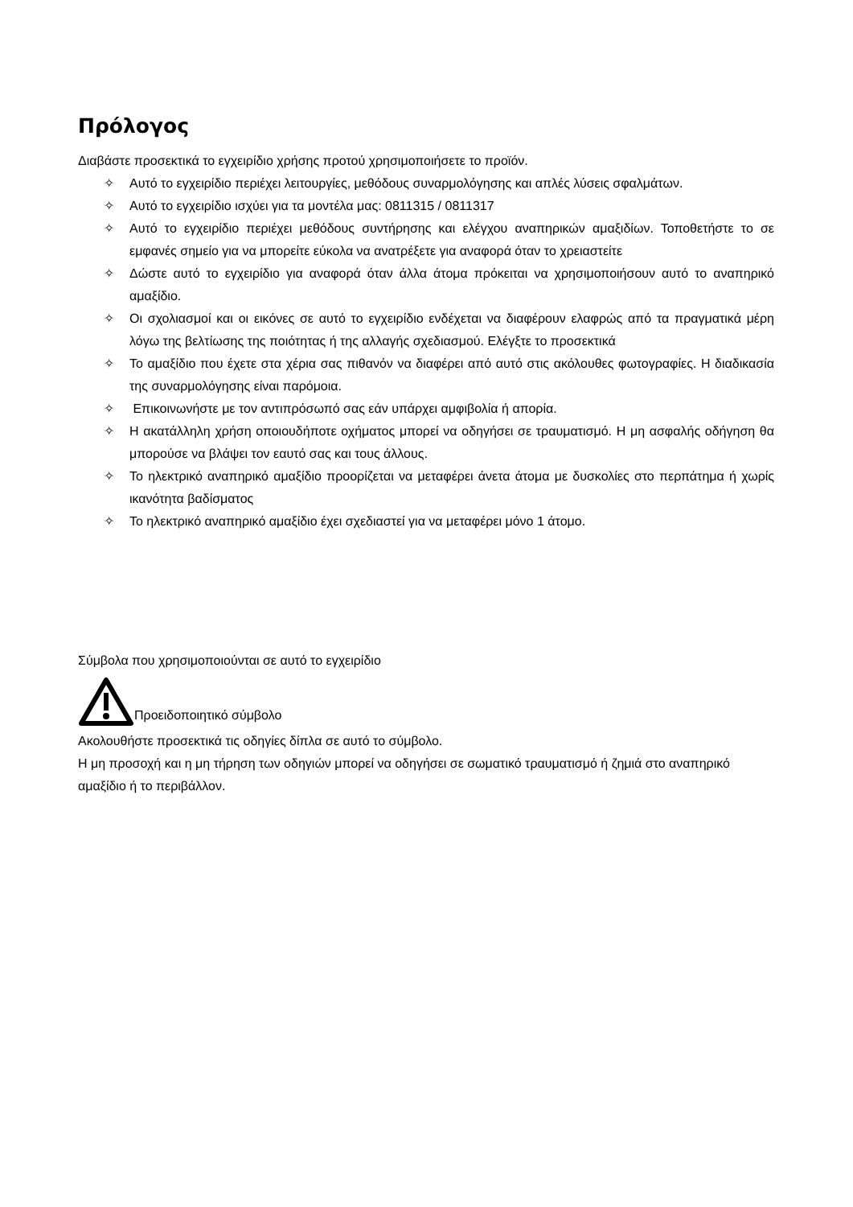Πρόλογος
Διαβάστε προσεκτικά το εγχειρίδιο χρήσης προτού χρησιμοποιήσετε το προϊόν.
✧ Αυτό το εγχειρίδιο περιέχει λειτουργίες, μεθόδους συναρμολόγησης και απλές λύσεις σφαλμάτων.
✧ Αυτό το εγχειρίδιο ισχύει για τα μοντέλα μας: 0811315 / 0811317
✧ Αυτό το εγχειρίδιο περιέχει μεθόδους συντήρησης και ελέγχου αναπηρικών αμαξιδίων. Τοποθετήστε το σε εμφανές σημείο για να μπορείτε εύκολα να ανατρέξετε για αναφορά όταν το χρειαστείτε
✧ Δώστε αυτό το εγχειρίδιο για αναφορά όταν άλλα άτομα πρόκειται να χρησιμοποιήσουν αυτό το αναπηρικό αμαξίδιο.
✧ Οι σχολιασμοί και οι εικόνες σε αυτό το εγχειρίδιο ενδέχεται να διαφέρουν ελαφρώς από τα πραγματικά μέρη λόγω της βελτίωσης της ποιότητας ή της αλλαγής σχεδιασμού. Ελέγξτε το προσεκτικά
✧ Το αμαξίδιο που έχετε στα χέρια σας πιθανόν να διαφέρει από αυτό στις ακόλουθες φωτογραφίες. Η διαδικασία της συναρμολόγησης είναι παρόμοια.
✧ Επικοινωνήστε με τον αντιπρόσωπό σας εάν υπάρχει αμφιβολία ή απορία.
✧ Η ακατάλληλη χρήση οποιουδήποτε οχήματος μπορεί να οδηγήσει σε τραυματισμό. Η μη ασφαλής οδήγηση θα μπορούσε να βλάψει τον εαυτό σας και τους άλλους.
✧ Το ηλεκτρικό αναπηρικό αμαξίδιο προορίζεται να μεταφέρει άνετα άτομα με δυσκολίες στο περπάτημα ή χωρίς ικανότητα βαδίσματος
✧ Το ηλεκτρικό αναπηρικό αμαξίδιο έχει σχεδιαστεί για να μεταφέρει μόνο 1 άτομο.
Σύμβολα που χρησιμοποιούνται σε αυτό το εγχειρίδιο
Προειδοποιητικό σύμβολο
Ακολουθήστε προσεκτικά τις οδηγίες δίπλα σε αυτό το σύμβολο.
Η μη προσοχή και η μη τήρηση των οδηγιών μπορεί να οδηγήσει σε σωματικό τραυματισμό ή ζημιά στο αναπηρικό αμαξίδιο ή το περιβάλλον.